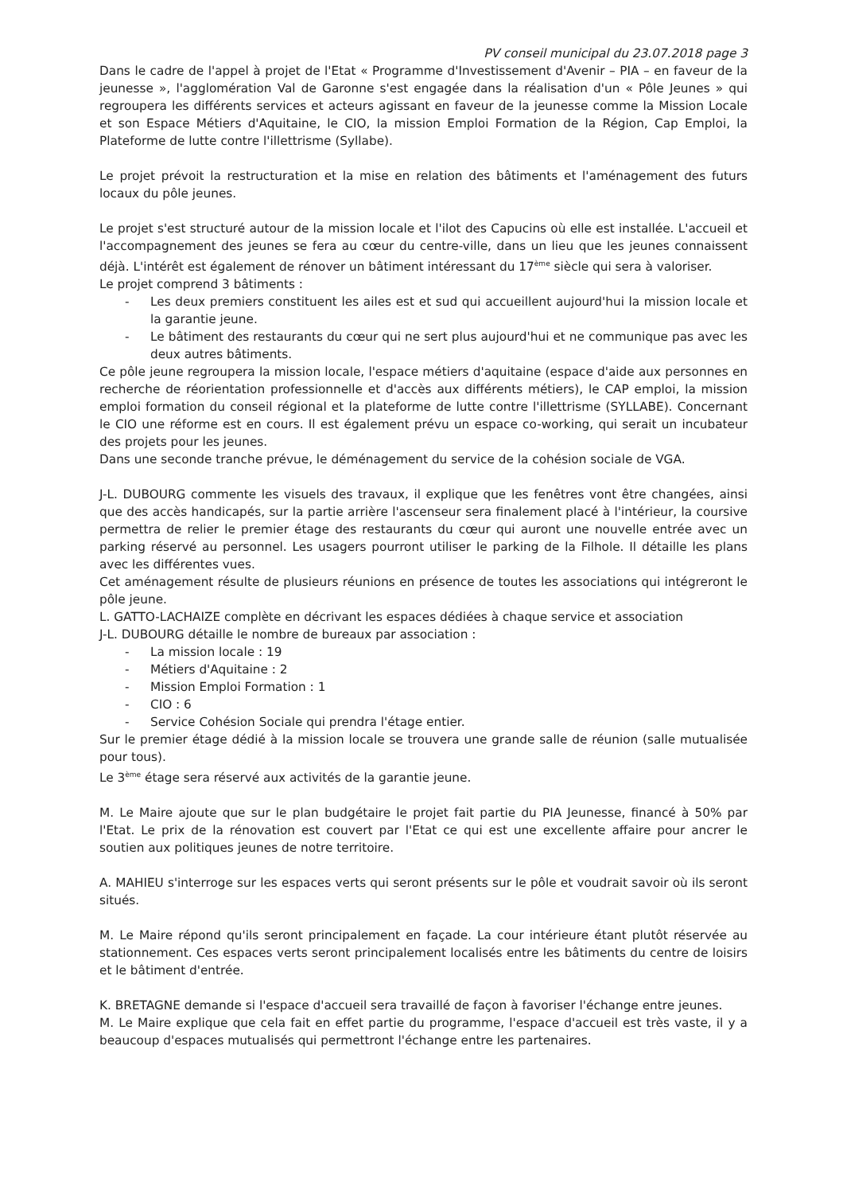PV conseil municipal du 23.07.2018 page 3
Dans le cadre de l'appel à projet de l'Etat « Programme d'Investissement d'Avenir – PIA – en faveur de la jeunesse », l'agglomération Val de Garonne s'est engagée dans la réalisation d'un « Pôle Jeunes » qui regroupera les différents services et acteurs agissant en faveur de la jeunesse comme la Mission Locale et son Espace Métiers d'Aquitaine, le CIO, la mission Emploi Formation de la Région, Cap Emploi, la Plateforme de lutte contre l'illettrisme (Syllabe).
Le projet prévoit la restructuration et la mise en relation des bâtiments et l'aménagement des futurs locaux du pôle jeunes.
Le projet s'est structuré autour de la mission locale et l'ilot des Capucins où elle est installée. L'accueil et l'accompagnement des jeunes se fera au cœur du centre-ville, dans un lieu que les jeunes connaissent déjà. L'intérêt est également de rénover un bâtiment intéressant du 17<sup>ème</sup> siècle qui sera à valoriser.
Le projet comprend 3 bâtiments :
- Les deux premiers constituent les ailes est et sud qui accueillent aujourd'hui la mission locale et la garantie jeune.
- Le bâtiment des restaurants du cœur qui ne sert plus aujourd'hui et ne communique pas avec les deux autres bâtiments.
Ce pôle jeune regroupera la mission locale, l'espace métiers d'aquitaine (espace d'aide aux personnes en recherche de réorientation professionnelle et d'accès aux différents métiers), le CAP emploi, la mission emploi formation du conseil régional et la plateforme de lutte contre l'illettrisme (SYLLABE). Concernant le CIO une réforme est en cours. Il est également prévu un espace co-working, qui serait un incubateur des projets pour les jeunes.
Dans une seconde tranche prévue, le déménagement du service de la cohésion sociale de VGA.
J-L. DUBOURG commente les visuels des travaux, il explique que les fenêtres vont être changées, ainsi que des accès handicapés, sur la partie arrière l'ascenseur sera finalement placé à l'intérieur, la coursive permettra de relier le premier étage des restaurants du cœur qui auront une nouvelle entrée avec un parking réservé au personnel. Les usagers pourront utiliser le parking de la Filhole. Il détaille les plans avec les différentes vues.
Cet aménagement résulte de plusieurs réunions en présence de toutes les associations qui intégreront le pôle jeune.
L. GATTO-LACHAIZE complète en décrivant les espaces dédiées à chaque service et association
J-L. DUBOURG détaille le nombre de bureaux par association :
- La mission locale : 19
- Métiers d'Aquitaine : 2
- Mission Emploi Formation : 1
- CIO : 6
- Service Cohésion Sociale qui prendra l'étage entier.
Sur le premier étage dédié à la mission locale se trouvera une grande salle de réunion (salle mutualisée pour tous).
Le 3<sup>ème</sup> étage sera réservé aux activités de la garantie jeune.
M. Le Maire ajoute que sur le plan budgétaire le projet fait partie du PIA Jeunesse, financé à 50% par l'Etat. Le prix de la rénovation est couvert par l'Etat ce qui est une excellente affaire pour ancrer le soutien aux politiques jeunes de notre territoire.
A. MAHIEU s'interroge sur les espaces verts qui seront présents sur le pôle et voudrait savoir où ils seront situés.
M. Le Maire répond qu'ils seront principalement en façade. La cour intérieure étant plutôt réservée au stationnement. Ces espaces verts seront principalement localisés entre les bâtiments du centre de loisirs et le bâtiment d'entrée.
K. BRETAGNE demande si l'espace d'accueil sera travaillé de façon à favoriser l'échange entre jeunes.
M. Le Maire explique que cela fait en effet partie du programme, l'espace d'accueil est très vaste, il y a beaucoup d'espaces mutualisés qui permettront l'échange entre les partenaires.